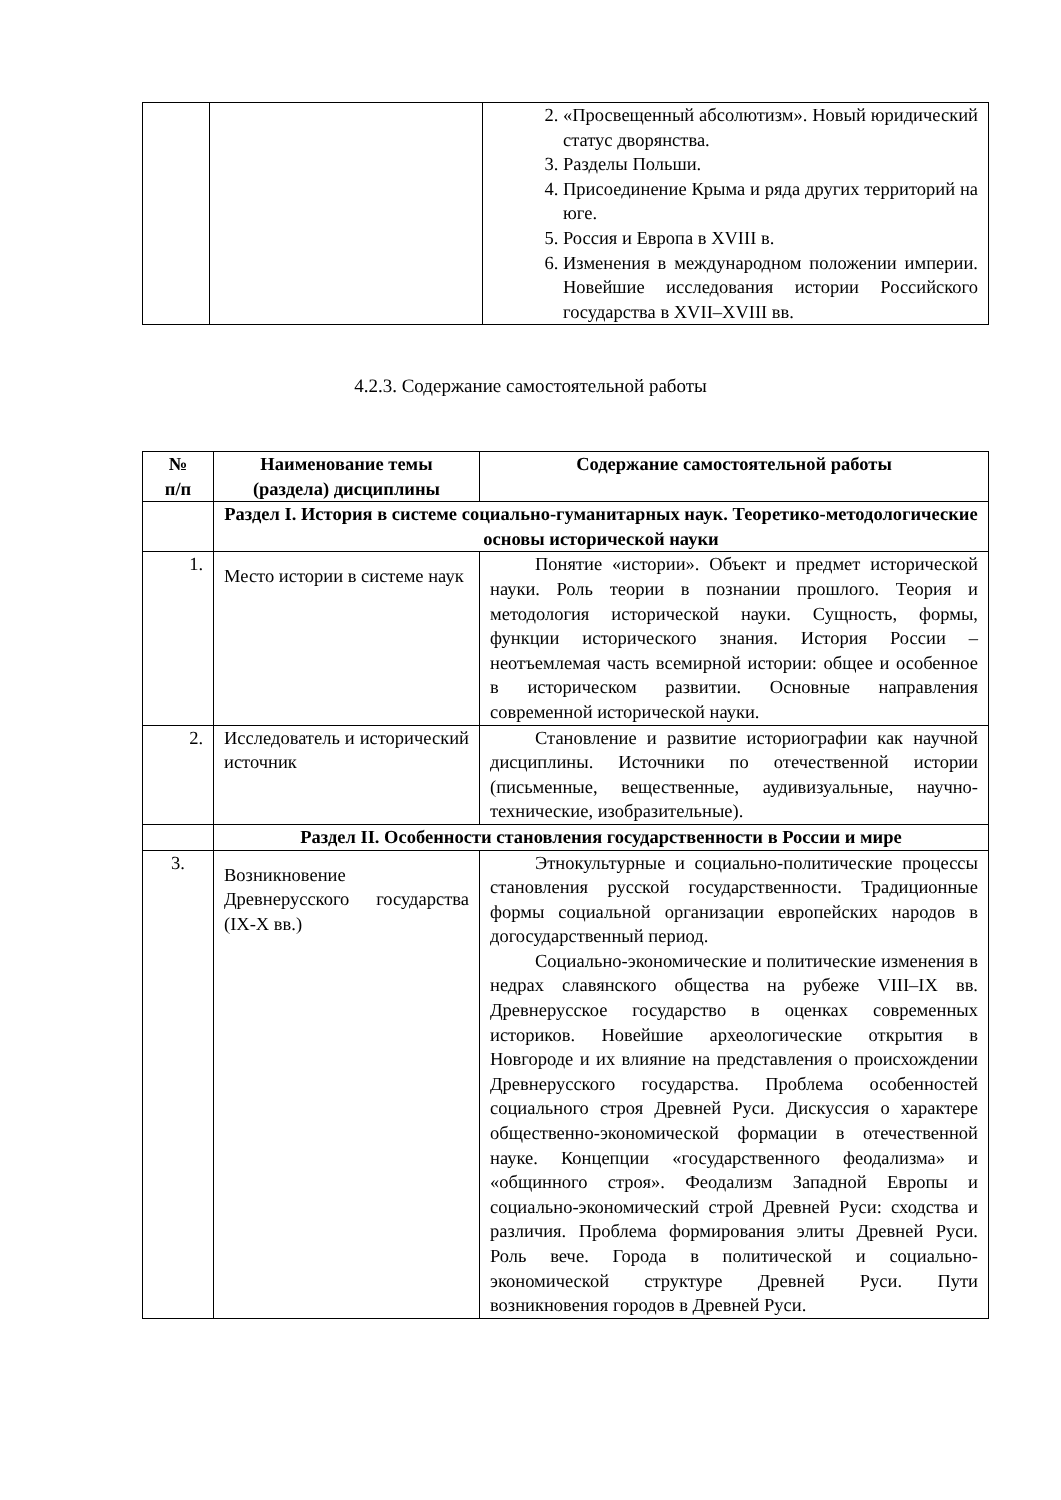| | | 2. «Просвещенный абсолютизм». Новый юридический статус дворянства. 3. Разделы Польши. 4. Присоединение Крыма и ряда других территорий на юге. 5. Россия и Европа в XVIII в. 6. Изменения в международном положении империи. Новейшие исследования истории Российского государства в XVII–XVIII вв. |
4.2.3. Содержание самостоятельной работы
| № п/п | Наименование темы (раздела) дисциплины | Содержание самостоятельной работы |
| --- | --- | --- |
| | Раздел I. История в системе социально-гуманитарных наук. Теоретико-методологические основы исторической науки | |
| 1. | Место истории в системе наук | Понятие «истории». Объект и предмет исторической науки. Роль теории в познании прошлого. Теория и методология исторической науки. Сущность, формы, функции исторического знания. История России – неотъемлемая часть всемирной истории: общее и особенное в историческом развитии. Основные направления современной исторической науки. |
| 2. | Исследователь и исторический источник | Становление и развитие историографии как научной дисциплины. Источники по отечественной истории (письменные, вещественные, аудивизуальные, научно-технические, изобразительные). |
| | Раздел II. Особенности становления государственности в России и мире | |
| 3. | Возникновение Древнерусского государства (IX-X вв.) | Этнокультурные и социально-политические процессы становления русской государственности. Традиционные формы социальной организации европейских народов в догосударственный период. Социально-экономические и политические изменения в недрах славянского общества на рубеже VIII–IX вв. Древнерусское государство в оценках современных историков. Новейшие археологические открытия в Новгороде и их влияние на представления о происхождении Древнерусского государства. Проблема особенностей социального строя Древней Руси. Дискуссия о характере общественно-экономической формации в отечественной науке. Концепции «государственного феодализма» и «общинного строя». Феодализм Западной Европы и социально-экономический строй Древней Руси: сходства и различия. Проблема формирования элиты Древней Руси. Роль вече. Города в политической и социально-экономической структуре Древней Руси. Пути возникновения городов в Древней Руси. |